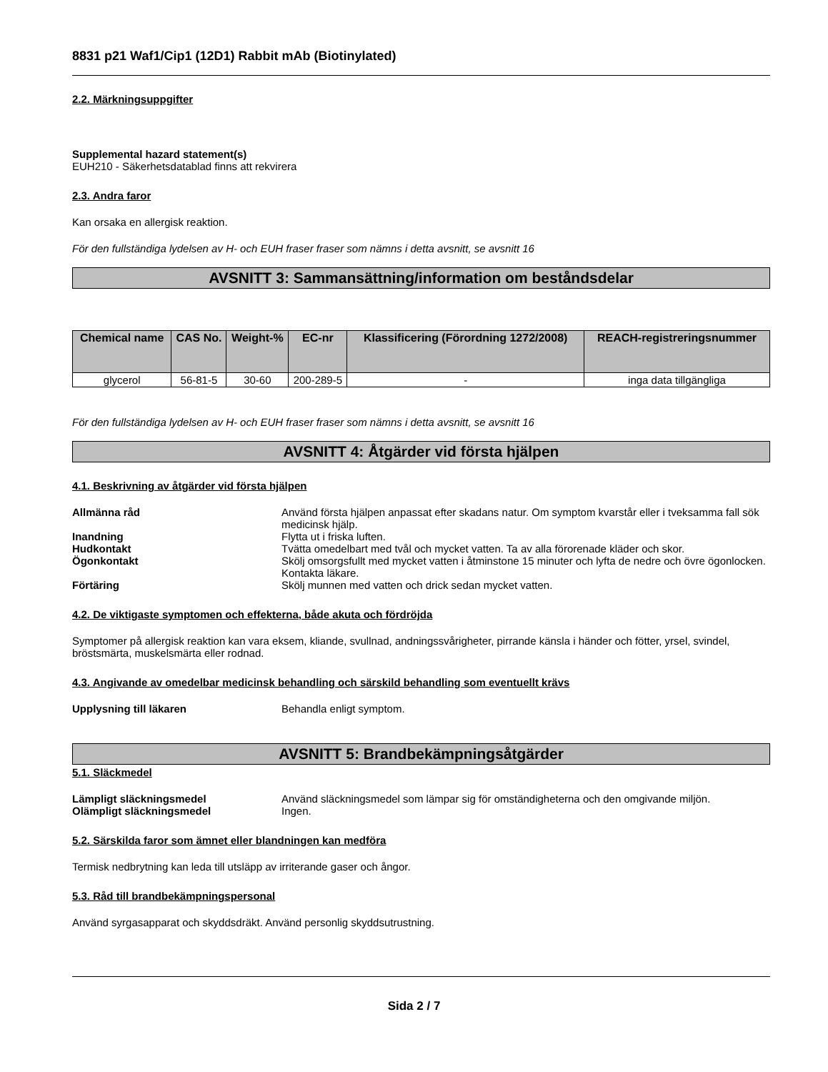8831 p21 Waf1/Cip1 (12D1) Rabbit mAb (Biotinylated)
2.2. Märkningsuppgifter
Supplemental hazard statement(s)
EUH210 - Säkerhetsdatablad finns att rekvirera
2.3. Andra faror
Kan orsaka en allergisk reaktion.
För den fullständiga lydelsen av H- och EUH fraser fraser som nämns i detta avsnitt, se avsnitt 16
AVSNITT 3: Sammansättning/information om beståndsdelar
| Chemical name | CAS No. | Weight-% | EC-nr | Klassificering (Förordning 1272/2008) | REACH-registreringsnummer |
| --- | --- | --- | --- | --- | --- |
| glycerol | 56-81-5 | 30-60 | 200-289-5 | - | inga data tillgängliga |
För den fullständiga lydelsen av H- och EUH fraser fraser som nämns i detta avsnitt, se avsnitt 16
AVSNITT 4: Åtgärder vid första hjälpen
4.1. Beskrivning av åtgärder vid första hjälpen
Allmänna råd
Använd första hjälpen anpassat efter skadans natur. Om symptom kvarstår eller i tveksamma fall sök medicinsk hjälp.
Inandning
Flytta ut i friska luften.
Hudkontakt
Tvätta omedelbart med tvål och mycket vatten. Ta av alla förorenade kläder och skor.
Ögonkontakt
Skölj omsorgsfullt med mycket vatten i åtminstone 15 minuter och lyfta de nedre och övre ögonlocken. Kontakta läkare.
Förtäring
Skölj munnen med vatten och drick sedan mycket vatten.
4.2. De viktigaste symptomen och effekterna, både akuta och fördröjda
Symptomer på allergisk reaktion kan vara eksem, kliande, svullnad, andningssvårigheter, pirrande känsla i händer och fötter, yrsel, svindel, bröstsmärta, muskelsmärta eller rodnad.
4.3. Angivande av omedelbar medicinsk behandling och särskild behandling som eventuellt krävs
Upplysning till läkaren
Behandla enligt symptom.
AVSNITT 5: Brandbekämpningsåtgärder
5.1. Släckmedel
Lämpligt släckningsmedel
Använd släckningsmedel som lämpar sig för omständigheterna och den omgivande miljön.
Olämpligt släckningsmedel
Ingen.
5.2. Särskilda faror som ämnet eller blandningen kan medföra
Termisk nedbrytning kan leda till utsläpp av irriterande gaser och ångor.
5.3. Råd till brandbekämpningspersonal
Använd syrgasapparat och skyddsdräkt. Använd personlig skyddsutrustning.
Sida 2 / 7